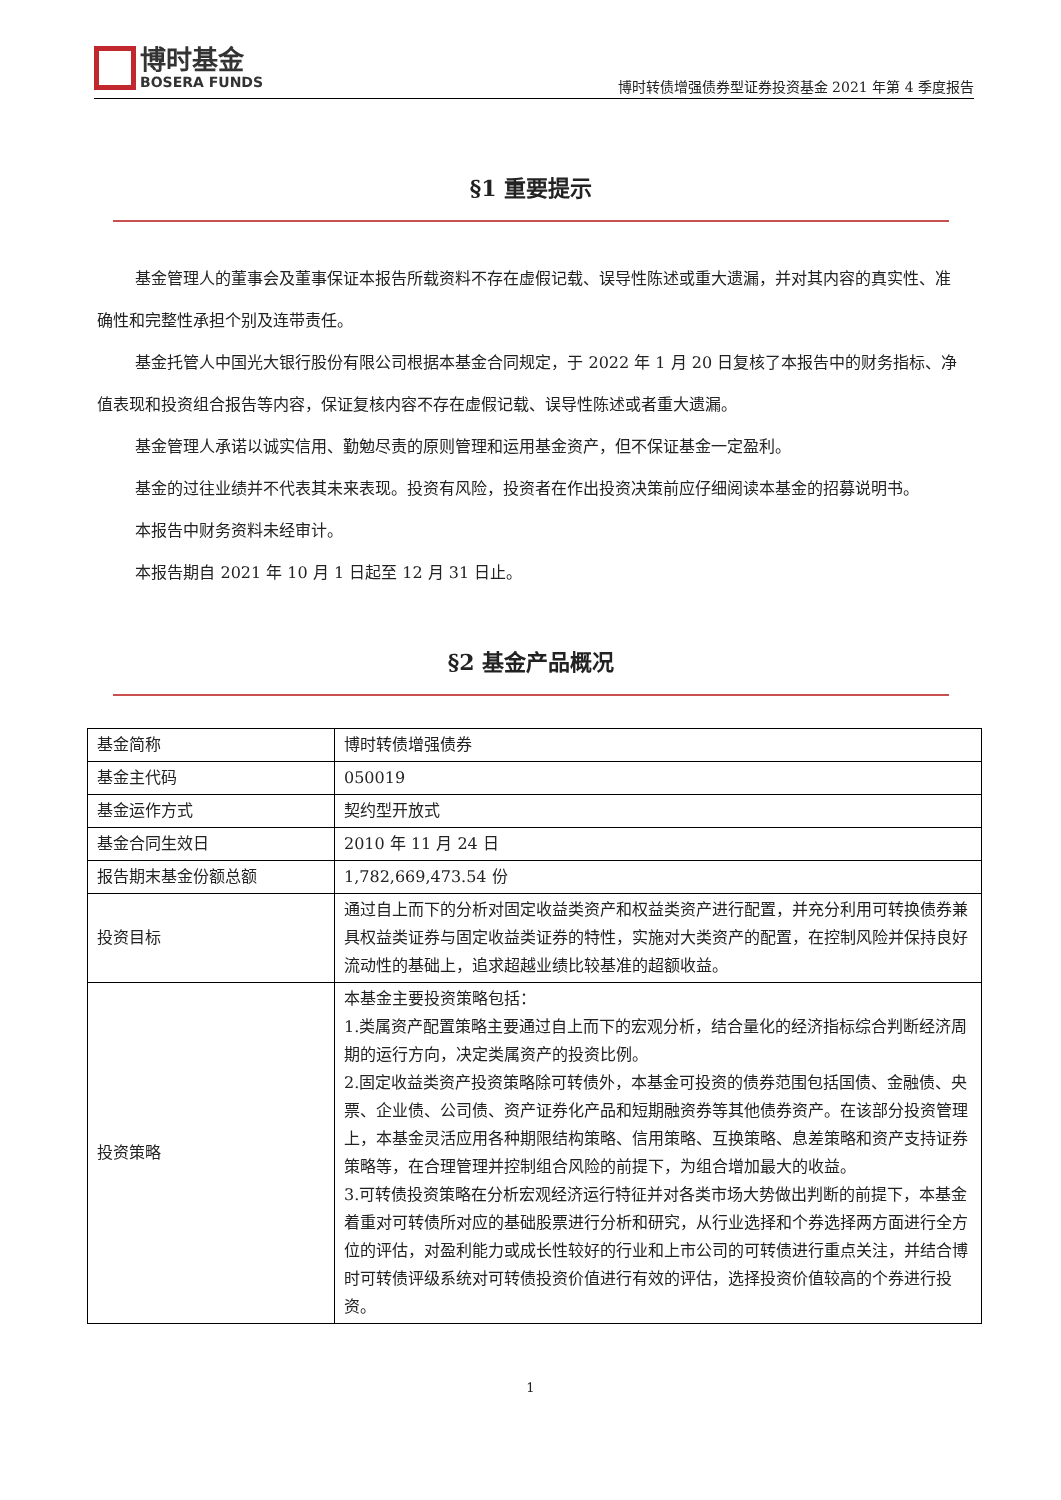博时基金
BOSERA FUNDS
博时转债增强债券型证券投资基金 2021 年第 4 季度报告
§1 重要提示
基金管理人的董事会及董事保证本报告所载资料不存在虚假记载、误导性陈述或重大遗漏，并对其内容的真实性、准确性和完整性承担个别及连带责任。
基金托管人中国光大银行股份有限公司根据本基金合同规定，于 2022 年 1 月 20 日复核了本报告中的财务指标、净值表现和投资组合报告等内容，保证复核内容不存在虚假记载、误导性陈述或者重大遗漏。
基金管理人承诺以诚实信用、勤勉尽责的原则管理和运用基金资产，但不保证基金一定盈利。
基金的过往业绩并不代表其未来表现。投资有风险，投资者在作出投资决策前应仔细阅读本基金的招募说明书。
本报告中财务资料未经审计。
本报告期自 2021 年 10 月 1 日起至 12 月 31 日止。
§2 基金产品概况
| 基金简称 | 博时转债增强债券 |
| 基金主代码 | 050019 |
| 基金运作方式 | 契约型开放式 |
| 基金合同生效日 | 2010 年 11 月 24 日 |
| 报告期末基金份额总额 | 1,782,669,473.54 份 |
| 投资目标 | 通过自上而下的分析对固定收益类资产和权益类资产进行配置，并充分利用可转换债券兼具权益类证券与固定收益类证券的特性，实施对大类资产的配置，在控制风险并保持良好流动性的基础上，追求超越业绩比较基准的超额收益。 |
| 投资策略 | 本基金主要投资策略包括： 1.类属资产配置策略主要通过自上而下的宏观分析，结合量化的经济指标综合判断经济周期的运行方向，决定类属资产的投资比例。 2.固定收益类资产投资策略除可转债外，本基金可投资的债券范围包括国债、金融债、央票、企业债、公司债、资产证券化产品和短期融资券等其他债券资产。在该部分投资管理上，本基金灵活应用各种期限结构策略、信用策略、互换策略、息差策略和资产支持证券策略等，在合理管理并控制组合风险的前提下，为组合增加最大的收益。 3.可转债投资策略在分析宏观经济运行特征并对各类市场大势做出判断的前提下，本基金着重对可转债所对应的基础股票进行分析和研究，从行业选择和个券选择两方面进行全方位的评估，对盈利能力或成长性较好的行业和上市公司的可转债进行重点关注，并结合博时可转债评级系统对可转债投资价值进行有效的评估，选择投资价值较高的个券进行投资。 |
1